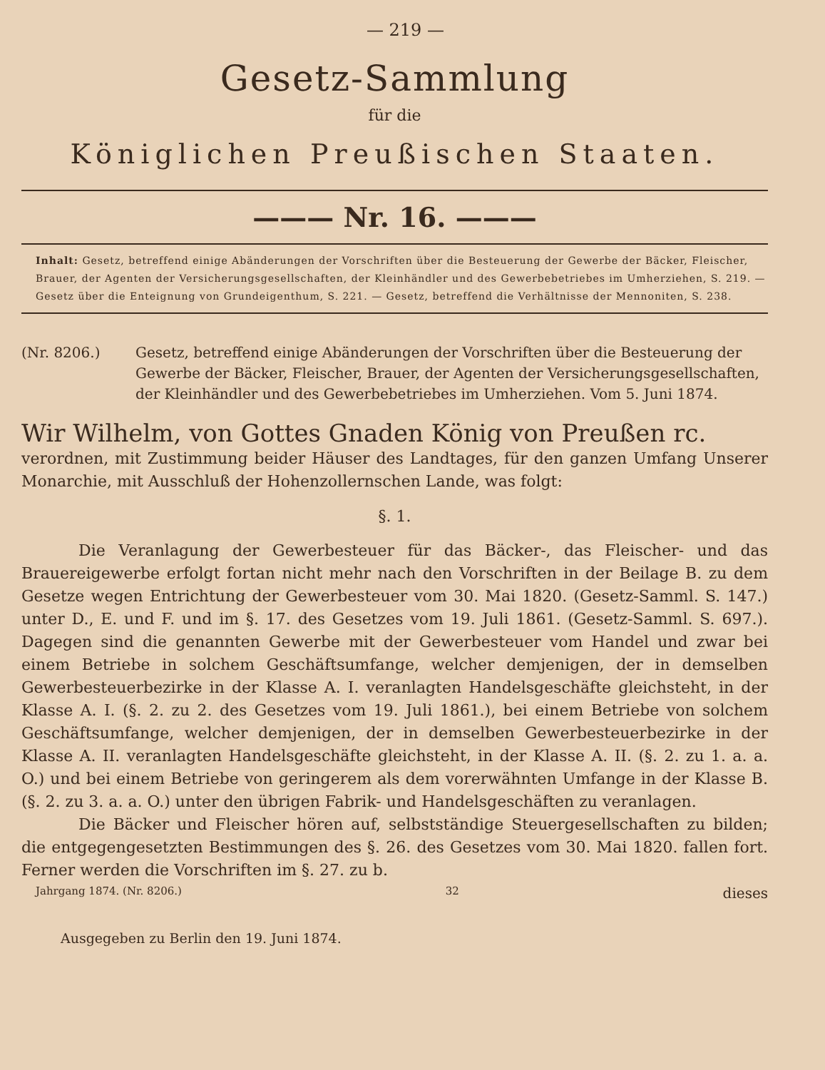— 219 —
Gesetz-Sammlung
für die
Königlichen Preußischen Staaten.
——— Nr. 16. ———
Inhalt: Gesetz, betreffend einige Abänderungen der Vorschriften über die Besteuerung der Gewerbe der Bäcker, Fleischer, Brauer, der Agenten der Versicherungsgesellschaften, der Kleinhändler und des Gewerbebetriebes im Umherziehen, S. 219. — Gesetz über die Enteignung von Grundeigenthum, S. 221. — Gesetz, betreffend die Verhältnisse der Mennoniten, S. 238.
(Nr. 8206.) Gesetz, betreffend einige Abänderungen der Vorschriften über die Besteuerung der Gewerbe der Bäcker, Fleischer, Brauer, der Agenten der Versicherungsgesellschaften, der Kleinhändler und des Gewerbebetriebes im Umherziehen. Vom 5. Juni 1874.
Wir Wilhelm, von Gottes Gnaden König von Preußen rc.
verordnen, mit Zustimmung beider Häuser des Landtages, für den ganzen Umfang Unserer Monarchie, mit Ausschluß der Hohenzollernschen Lande, was folgt:
§. 1.
Die Veranlagung der Gewerbesteuer für das Bäcker-, das Fleischer- und das Brauereigewerbe erfolgt fortan nicht mehr nach den Vorschriften in der Beilage B. zu dem Gesetze wegen Entrichtung der Gewerbesteuer vom 30. Mai 1820. (Gesetz-Samml. S. 147.) unter D., E. und F. und im §. 17. des Gesetzes vom 19. Juli 1861. (Gesetz-Samml. S. 697.). Dagegen sind die genannten Gewerbe mit der Gewerbesteuer vom Handel und zwar bei einem Betriebe in solchem Geschäftsumfange, welcher demjenigen, der in demselben Gewerbesteuerbezirke in der Klasse A. I. veranlagten Handelsgeschäfte gleichsteht, in der Klasse A. I. (§. 2. zu 2. des Gesetzes vom 19. Juli 1861.), bei einem Betriebe von solchem Geschäftsumfange, welcher demjenigen, der in demselben Gewerbesteuerbezirke in der Klasse A. II. veranlagten Handelsgeschäfte gleichsteht, in der Klasse A. II. (§. 2. zu 1. a. a. O.) und bei einem Betriebe von geringerem als dem vorerwähnten Umfange in der Klasse B. (§. 2. zu 3. a. a. O.) unter den übrigen Fabrik- und Handelsgeschäften zu veranlagen.
Die Bäcker und Fleischer hören auf, selbstständige Steuergesellschaften zu bilden; die entgegengesetzten Bestimmungen des §. 26. des Gesetzes vom 30. Mai 1820. fallen fort. Ferner werden die Vorschriften im §. 27. zu b.
Jahrgang 1874. (Nr. 8206.) 32 dieses
Ausgegeben zu Berlin den 19. Juni 1874.